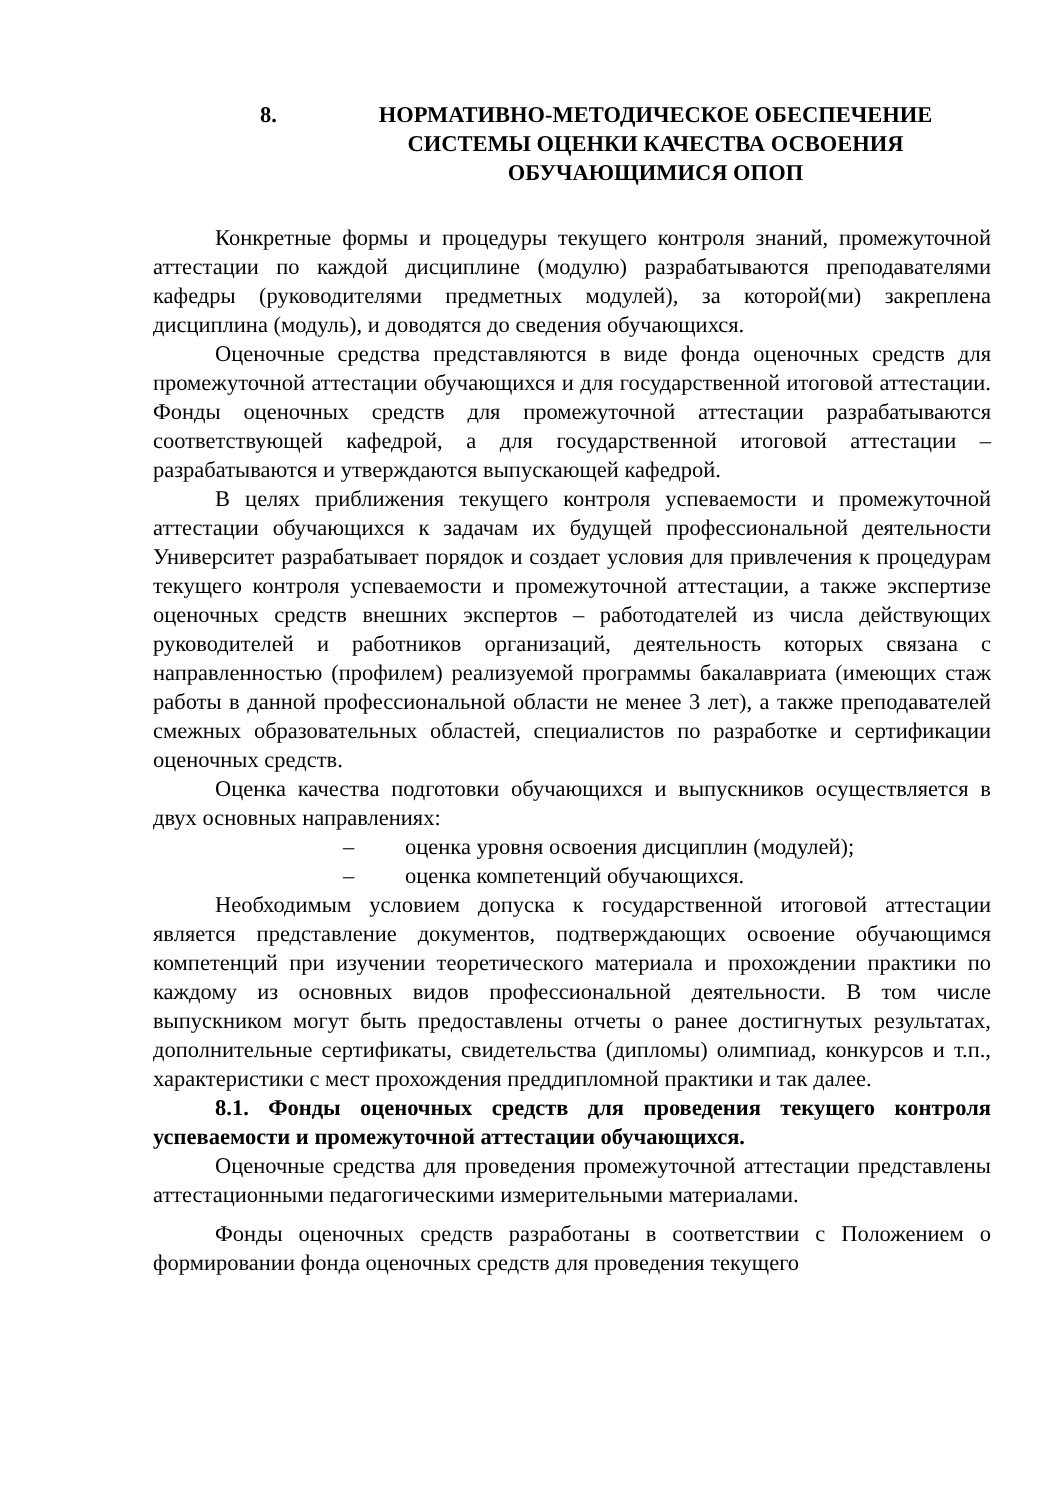8. НОРМАТИВНО-МЕТОДИЧЕСКОЕ ОБЕСПЕЧЕНИЕ СИСТЕМЫ ОЦЕНКИ КАЧЕСТВА ОСВОЕНИЯ ОБУЧАЮЩИМИСЯ ОПОП
Конкретные формы и процедуры текущего контроля знаний, промежуточной аттестации по каждой дисциплине (модулю) разрабатываются преподавателями кафедры (руководителями предметных модулей), за которой(ми) закреплена дисциплина (модуль), и доводятся до сведения обучающихся.
Оценочные средства представляются в виде фонда оценочных средств для промежуточной аттестации обучающихся и для государственной итоговой аттестации. Фонды оценочных средств для промежуточной аттестации разрабатываются соответствующей кафедрой, а для государственной итоговой аттестации – разрабатываются и утверждаются выпускающей кафедрой.
В целях приближения текущего контроля успеваемости и промежуточной аттестации обучающихся к задачам их будущей профессиональной деятельности Университет разрабатывает порядок и создает условия для привлечения к процедурам текущего контроля успеваемости и промежуточной аттестации, а также экспертизе оценочных средств внешних экспертов – работодателей из числа действующих руководителей и работников организаций, деятельность которых связана с направленностью (профилем) реализуемой программы бакалавриата (имеющих стаж работы в данной профессиональной области не менее 3 лет), а также преподавателей смежных образовательных областей, специалистов по разработке и сертификации оценочных средств.
Оценка качества подготовки обучающихся и выпускников осуществляется в двух основных направлениях:
– оценка уровня освоения дисциплин (модулей);
– оценка компетенций обучающихся.
Необходимым условием допуска к государственной итоговой аттестации является представление документов, подтверждающих освоение обучающимся компетенций при изучении теоретического материала и прохождении практики по каждому из основных видов профессиональной деятельности. В том числе выпускником могут быть предоставлены отчеты о ранее достигнутых результатах, дополнительные сертификаты, свидетельства (дипломы) олимпиад, конкурсов и т.п., характеристики с мест прохождения преддипломной практики и так далее.
8.1. Фонды оценочных средств для проведения текущего контроля успеваемости и промежуточной аттестации обучающихся.
Оценочные средства для проведения промежуточной аттестации представлены аттестационными педагогическими измерительными материалами.
Фонды оценочных средств разработаны в соответствии с Положением о формировании фонда оценочных средств для проведения текущего